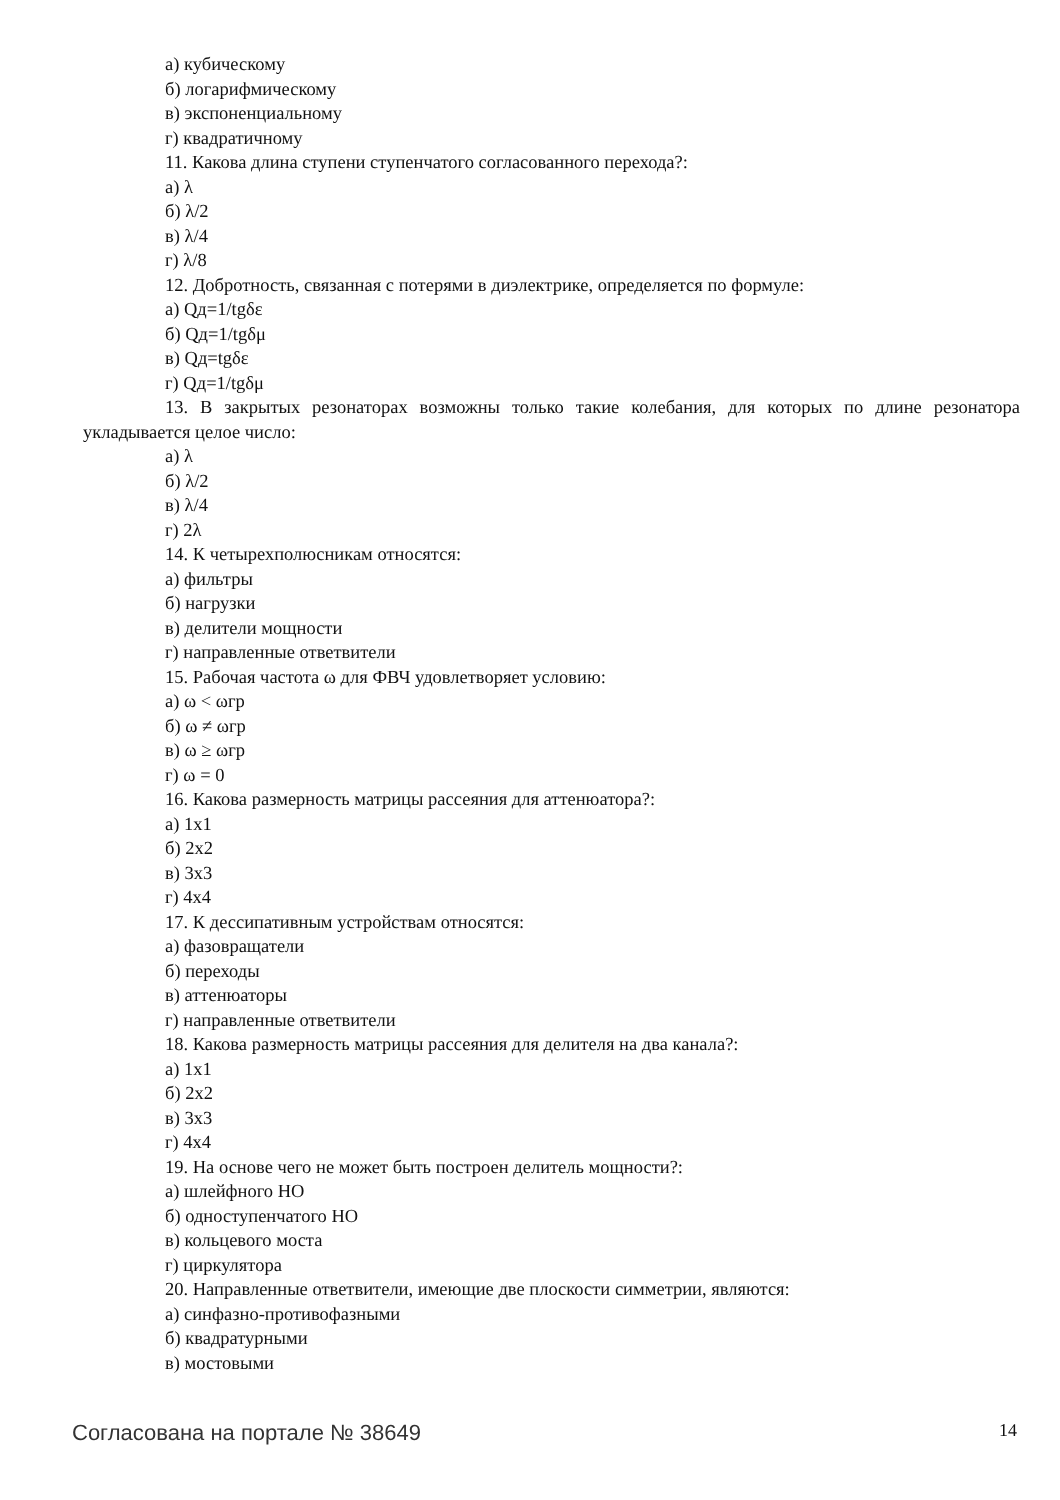а) кубическому
б) логарифмическому
в) экспоненциальному
г) квадратичному
11. Какова длина ступени ступенчатого согласованного перехода?:
а) λ
б) λ/2
в) λ/4
г) λ/8
12. Добротность, связанная с потерями в диэлектрике, определяется по формуле:
а) Qд=1/tgδε
б) Qд=1/tgδμ
в) Qд=tgδε
г) Qд=1/tgδμ
13. В закрытых резонаторах возможны только такие колебания, для которых по длине резонатора укладывается целое число:
а) λ
б) λ/2
в) λ/4
г) 2λ
14. К четырехполюсникам относятся:
а) фильтры
б) нагрузки
в) делители мощности
г) направленные ответвители
15. Рабочая частота ω для ФВЧ удовлетворяет условию:
а) ω < ωгр
б) ω ≠ ωгр
в) ω ≥ ωгр
г) ω = 0
16. Какова размерность матрицы рассеяния для аттенюатора?:
а) 1х1
б) 2х2
в) 3х3
г) 4х4
17. К дессипативным устройствам относятся:
а) фазовращатели
б) переходы
в) аттенюаторы
г) направленные ответвители
18. Какова размерность матрицы рассеяния для делителя на два канала?:
а) 1х1
б) 2х2
в) 3х3
г) 4х4
19. На основе чего не может быть построен делитель мощности?:
а) шлейфного НО
б) одноступенчатого НО
в) кольцевого моста
г) циркулятора
20. Направленные ответвители, имеющие две плоскости симметрии, являются:
а) синфазно-противофазными
б) квадратурными
в) мостовыми
Согласована на портале № 38649 14